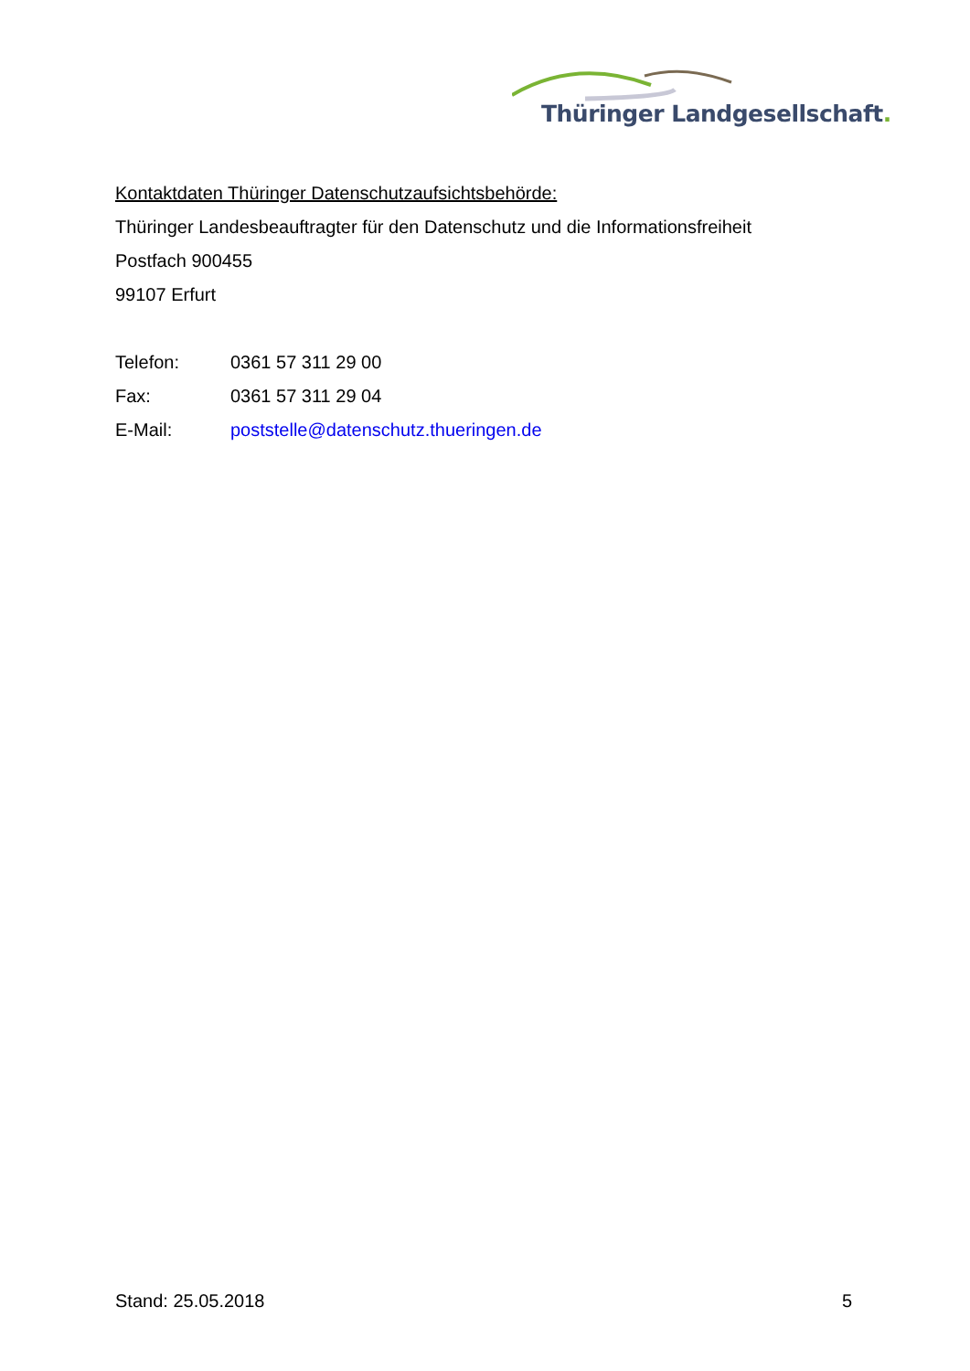Thüringer Landgesellschaft.
Kontaktdaten Thüringer Datenschutzaufsichtsbehörde:
Thüringer Landesbeauftragter für den Datenschutz und die Informationsfreiheit
Postfach 900455
99107 Erfurt
Telefon: 0361 57 311 29 00
Fax: 0361 57 311 29 04
E-Mail: poststelle@datenschutz.thueringen.de
Stand: 25.05.2018 5